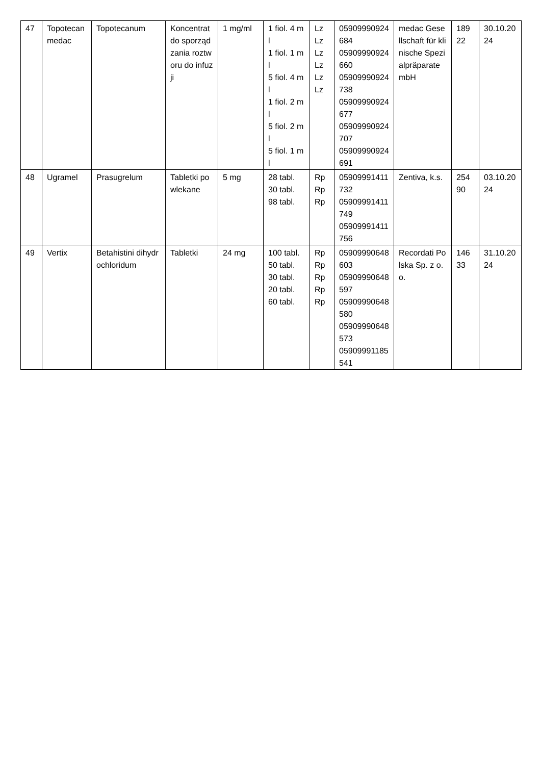| 47 | Topotecan medac | Topotecanum | Koncentrat do sporządzania roztworu do infuzji | 1 mg/ml | 1 fiol. 4 ml 1 fiol. 1 ml 5 fiol. 4 ml 1 fiol. 2 ml 5 fiol. 2 ml 5 fiol. 1 ml | Lz Lz Lz Lz Lz Lz | 05909990924684 05909990924660 05909990924738 05909990924677 05909990924707 05909990924691 | medac Gesellschaft für klinische Spezialpräparate mbH | 18922 | 30.10.2024 |
| 48 | Ugramel | Prasugrelum | Tabletki powlekane | 5 mg | 28 tabl. 30 tabl. 98 tabl. | Rp Rp Rp | 05909991411732 05909991411749 05909991411756 | Zentiva, k.s. | 25490 | 03.10.2024 |
| 49 | Vertix | Betahistini dihydrochloridum | Tabletki | 24 mg | 100 tabl. 50 tabl. 30 tabl. 20 tabl. 60 tabl. | Rp Rp Rp Rp Rp | 05909990648603 05909990648597 05909990648580 05909990648573 05909991185541 | Recordati Polska Sp. z o.o. | 14633 | 31.10.2024 |